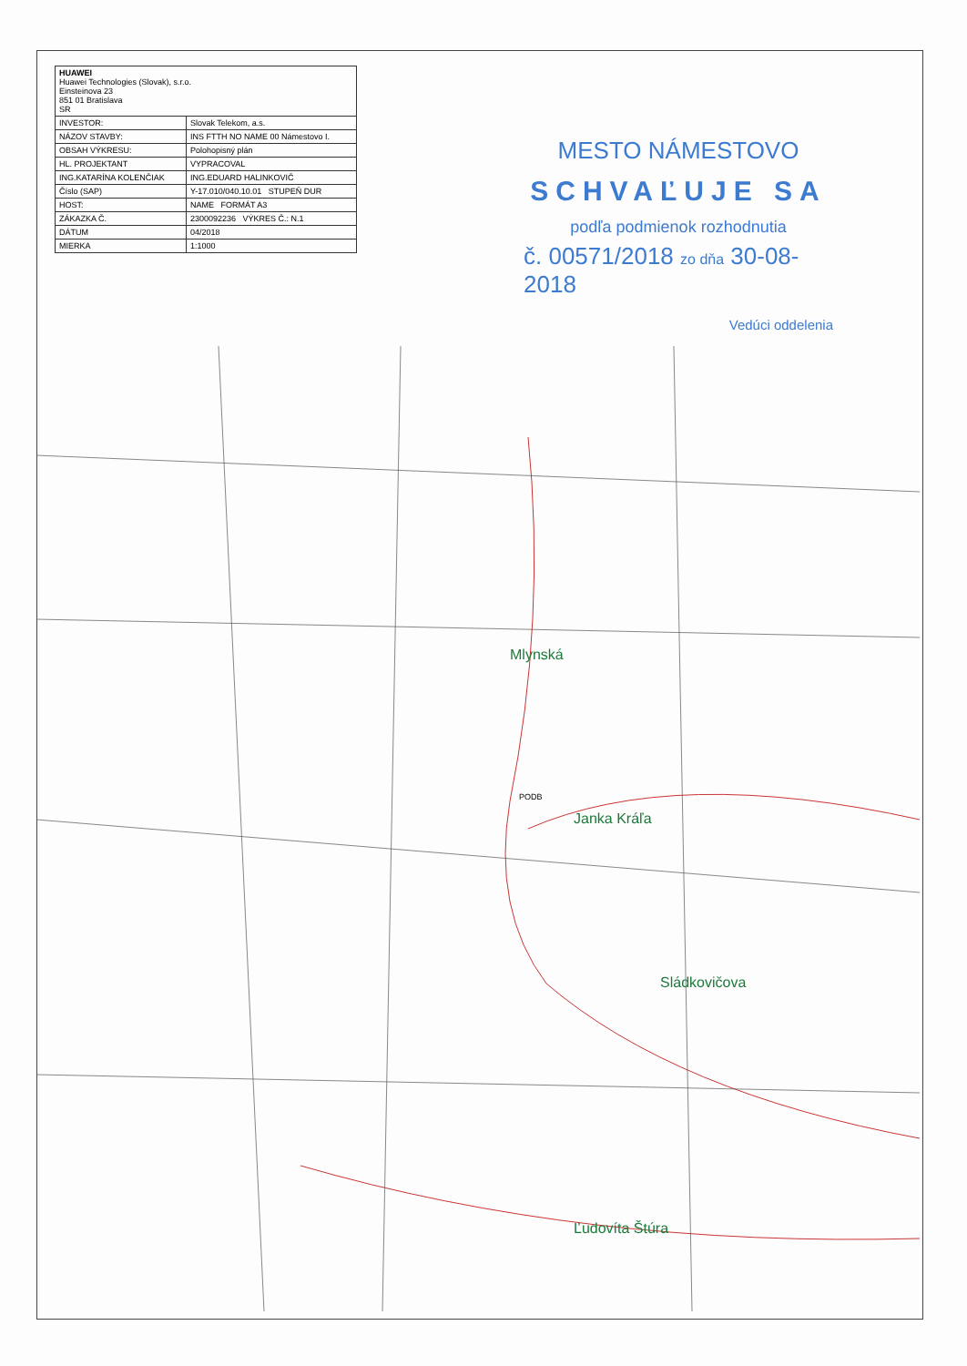| HUAWEI Huawei Technologies (Slovak), s.r.o. Einsteinova 23 851 01 Bratislava SR | |
| INVESTOR: | Slovak Telekom, a.s. |
| NÁZOV STAVBY: | INS FTTH NO NAME 00 Námestovo I. |
| OBSAH VÝKRESU: | Polohopisný plán |
| HL. PROJEKTANT | VYPRACOVAL |
| ING.KATARÍNA KOLENČIAK | ING.EDUARD HALINKOVIČ |
| Číslo (SAP) | Y-17.010/040.10.01 STUPEŇ DUR |
| HOST: | NAME FORMÁT A3 |
| ZÁKAZKA Č. | 2300092236 VÝKRES Č.: N.1 |
| DÁTUM | 04/2018 |
| MIERKA | 1:1000 |
MESTO NÁMESTOVO
SCHVAĽUJE SA
podľa podmienok rozhodnutia
č. 00571/2018 zo dňa 30-08-2018
Vedúci oddelenia
Mlynská
Janka Kráľa
Sládkovičova
Ľudovíta Štúra
PODB